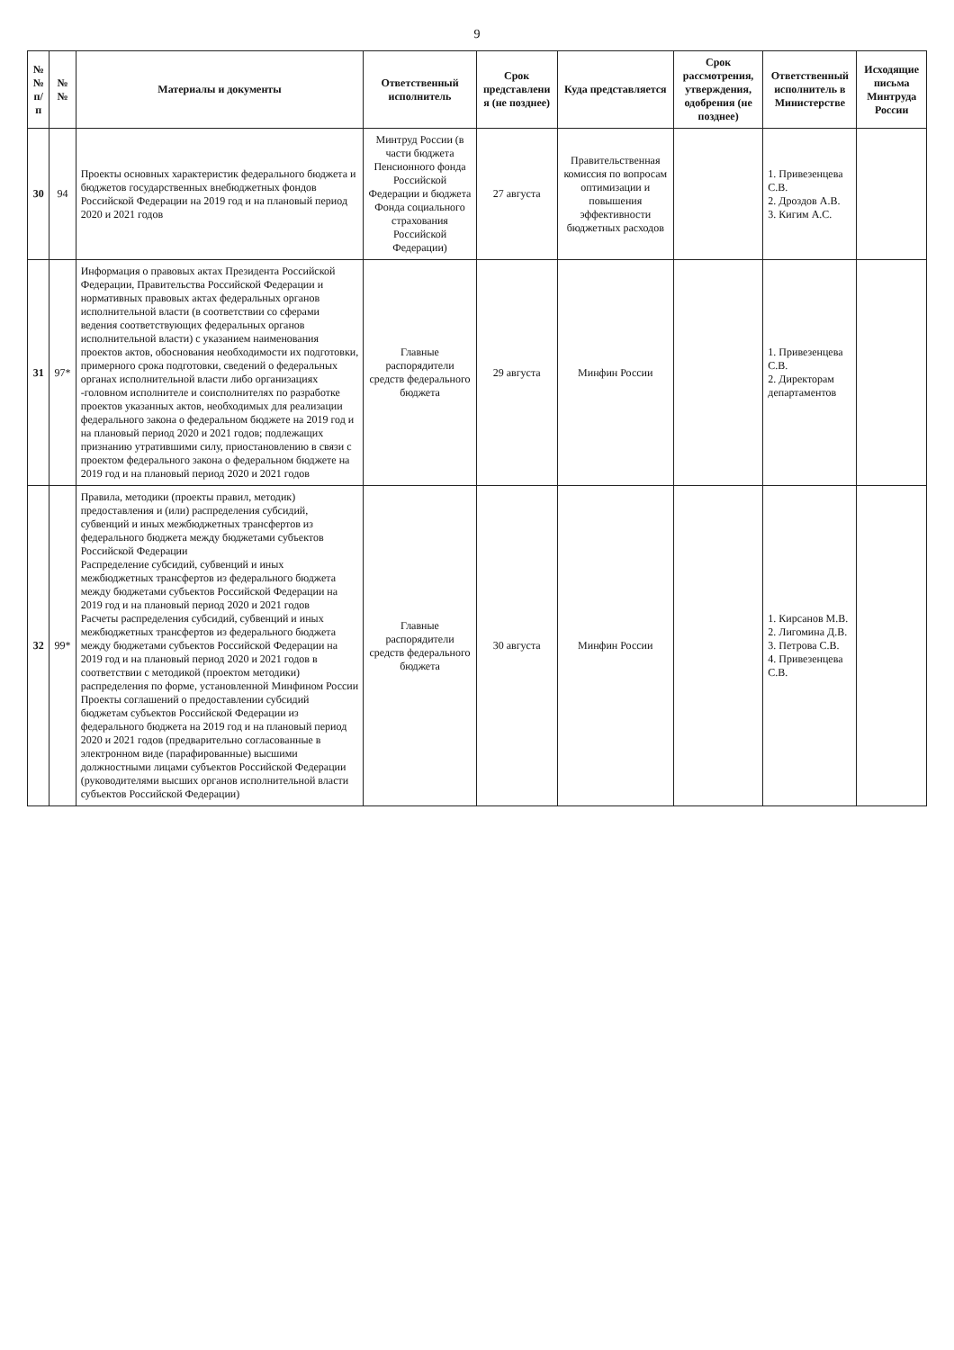9
| №№ п/п | №№ | Материалы и документы | Ответственный исполнитель | Срок представлени я (не позднее) | Куда представляется | Срок рассмотрения, утверждения, одобрения (не позднее) | Ответственный исполнитель в Министерстве | Исходящие письма Минтруда России |
| --- | --- | --- | --- | --- | --- | --- | --- | --- |
| 30 | 94 | Проекты основных характеристик федерального бюджета и бюджетов государственных внебюджетных фондов Российской Федерации на 2019 год и на плановый период 2020 и 2021 годов | Минтруд России (в части бюджета Пенсионного фонда Российской Федерации и бюджета Фонда социального страхования Российской Федерации) | 27 августа | Правительственная комиссия по вопросам оптимизации и повышения эффективности бюджетных расходов | | 1. Привезенцева С.В. 2. Дроздов А.В. 3. Кигим А.С. | |
| 31 | 97* | Информация о правовых актах Президента Российской Федерации, Правительства Российской Федерации и нормативных правовых актах федеральных органов исполнительной власти (в соответствии со сферами ведения соответствующих федеральных органов исполнительной власти) с указанием наименования проектов актов, обоснования необходимости их подготовки, примерного срока подготовки, сведений о федеральных органах исполнительной власти либо организациях -головном исполнителе и соисполнителях по разработке проектов указанных актов, необходимых для реализации федерального закона о федеральном бюджете на 2019 год и на плановый период 2020 и 2021 годов; подлежащих признанию утратившими силу, приостановлению в связи с проектом федерального закона о федеральном бюджете на 2019 год и на плановый период 2020 и 2021 годов | Главные распорядители средств федерального бюджета | 29 августа | Минфин России | | 1. Привезенцева С.В. 2. Директорам департаментов | |
| 32 | 99* | Правила, методики (проекты правил, методик) предоставления и (или) распределения субсидий, субвенций и иных межбюджетных трансфертов из федерального бюджета между бюджетами субъектов Российской Федерации Распределение субсидий, субвенций и иных межбюджетных трансфертов из федерального бюджета между бюджетами субъектов Российской Федерации на 2019 год и на плановый период 2020 и 2021 годов Расчеты распределения субсидий, субвенций и иных межбюджетных трансфертов из федерального бюджета между бюджетами субъектов Российской Федерации на 2019 год и на плановый период 2020 и 2021 годов в соответствии с методикой (проектом методики) распределения по форме, установленной Минфином России Проекты соглашений о предоставлении субсидий бюджетам субъектов Российской Федерации из федерального бюджета на 2019 год и на плановый период 2020 и 2021 годов (предварительно согласованные в электронном виде (парафированные) высшими должностными лицами субъектов Российской Федерации (руководителями высших органов исполнительной власти субъектов Российской Федерации) | Главные распорядители средств федерального бюджета | 30 августа | Минфин России | | 1. Кирсанов М.В. 2. Лигомина Д.В. 3. Петрова С.В. 4. Привезенцева С.В. | |